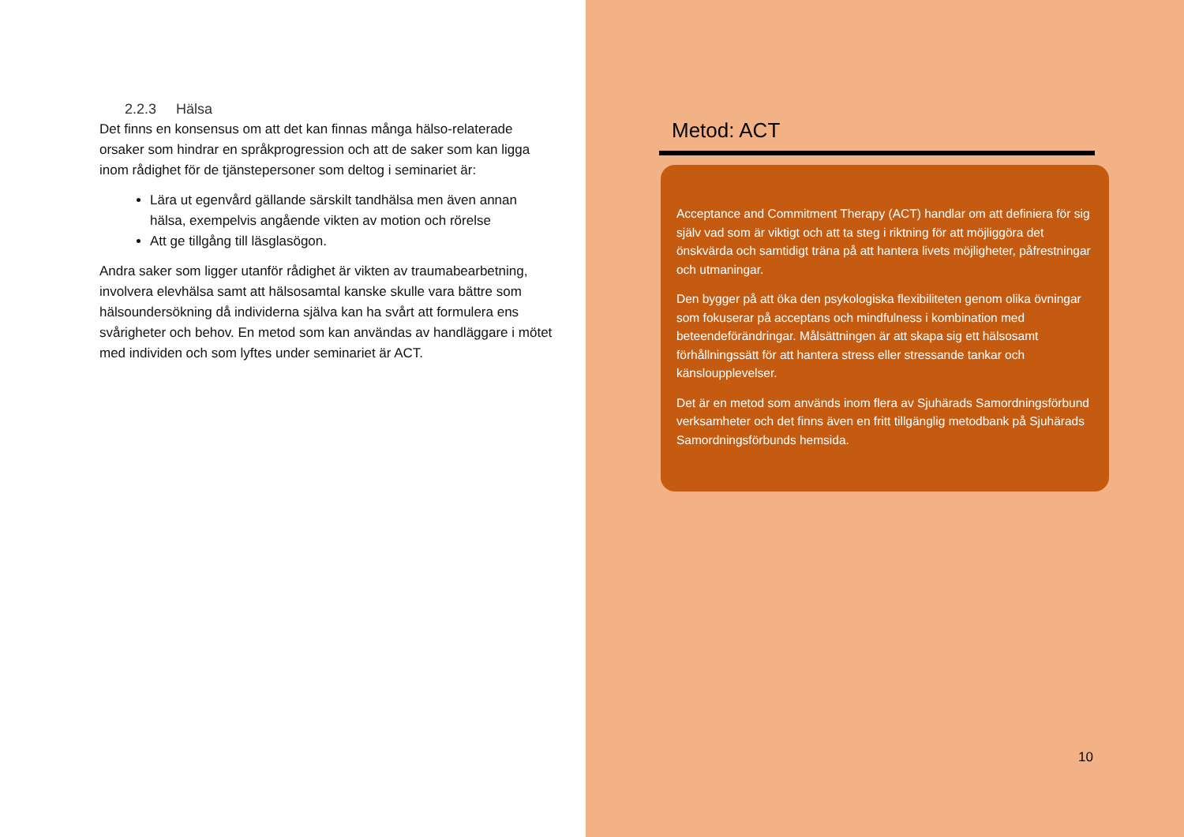2.2.3 Hälsa
Det finns en konsensus om att det kan finnas många hälso-relaterade orsaker som hindrar en språkprogression och att de saker som kan ligga inom rådighet för de tjänstepersoner som deltog i seminariet är:
Lära ut egenvård gällande särskilt tandhälsa men även annan hälsa, exempelvis angående vikten av motion och rörelse
Att ge tillgång till läsglasögon.
Andra saker som ligger utanför rådighet är vikten av traumabearbetning, involvera elevhälsa samt att hälsosamtal kanske skulle vara bättre som hälsoundersökning då individerna själva kan ha svårt att formulera ens svårigheter och behov. En metod som kan användas av handläggare i mötet med individen och som lyftes under seminariet är ACT.
Metod: ACT
Acceptance and Commitment Therapy (ACT) handlar om att definiera för sig själv vad som är viktigt och att ta steg i riktning för att möjliggöra det önskvärda och samtidigt träna på att hantera livets möjligheter, påfrestningar och utmaningar.
Den bygger på att öka den psykologiska flexibiliteten genom olika övningar som fokuserar på acceptans och mindfulness i kombination med beteendeförändringar. Målsättningen är att skapa sig ett hälsosamt förhållningssätt för att hantera stress eller stressande tankar och känsloupplevelser.
Det är en metod som används inom flera av Sjuhärads Samordningsförbund verksamheter och det finns även en fritt tillgänglig metodbank på Sjuhärads Samordningsförbunds hemsida.
10